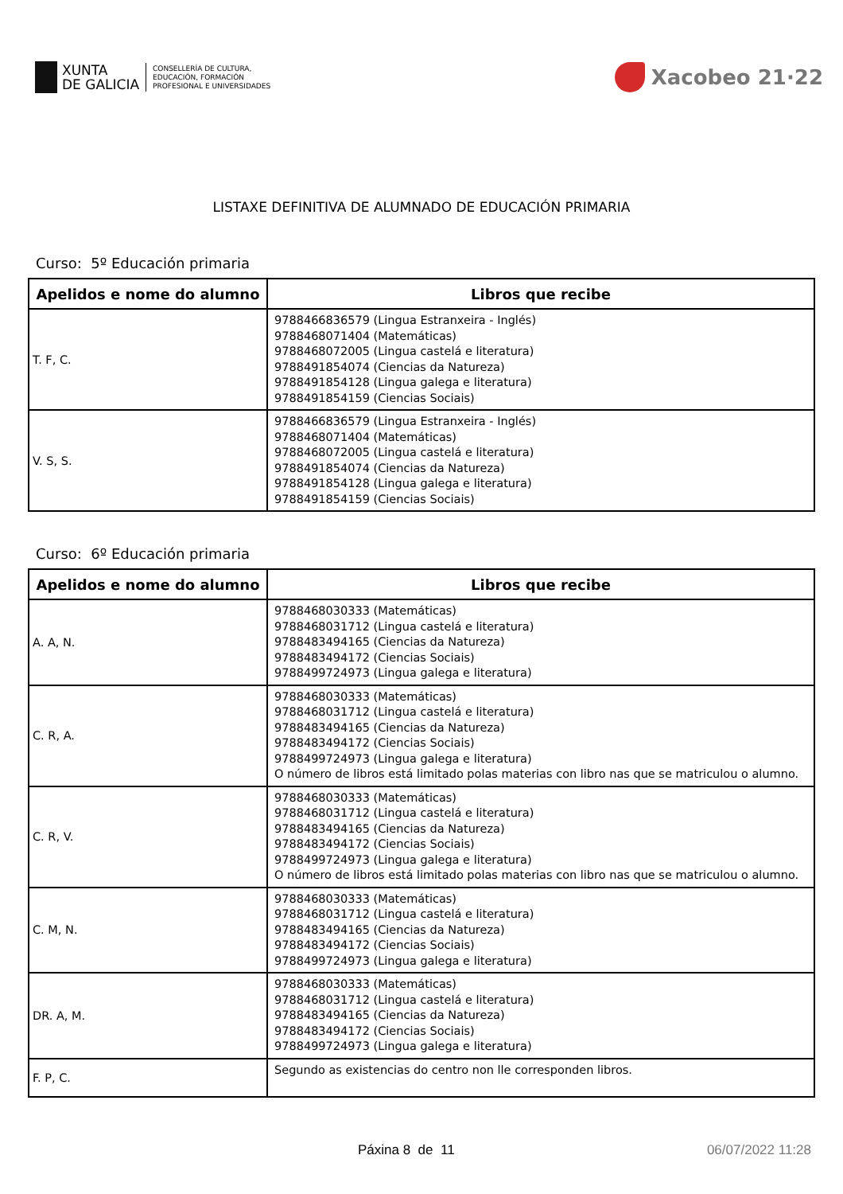XUNTA
DE GALICIA
CONSELLERÍA DE CULTURA,
EDUCACIÓN, FORMACIÓN
PROFESIONAL E UNIVERSIDADES
Xacobeo 21·22
LISTAXE DEFINITIVA DE ALUMNADO DE EDUCACIÓN PRIMARIA
Curso: 5º Educación primaria
| Apelidos e nome do alumno | Libros que recibe |
| --- | --- |
| T. F, C. | 9788466836579 (Lingua Estranxeira - Inglés) 9788468071404 (Matemáticas) 9788468072005 (Lingua castelá e literatura) 9788491854074 (Ciencias da Natureza) 9788491854128 (Lingua galega e literatura) 9788491854159 (Ciencias Sociais) |
| V. S, S. | 9788466836579 (Lingua Estranxeira - Inglés) 9788468071404 (Matemáticas) 9788468072005 (Lingua castelá e literatura) 9788491854074 (Ciencias da Natureza) 9788491854128 (Lingua galega e literatura) 9788491854159 (Ciencias Sociais) |
Curso: 6º Educación primaria
| Apelidos e nome do alumno | Libros que recibe |
| --- | --- |
| A. A, N. | 9788468030333 (Matemáticas) 9788468031712 (Lingua castelá e literatura) 9788483494165 (Ciencias da Natureza) 9788483494172 (Ciencias Sociais) 9788499724973 (Lingua galega e literatura) |
| C. R, A. | 9788468030333 (Matemáticas) 9788468031712 (Lingua castelá e literatura) 9788483494165 (Ciencias da Natureza) 9788483494172 (Ciencias Sociais) 9788499724973 (Lingua galega e literatura) O número de libros está limitado polas materias con libro nas que se matriculou o alumno. |
| C. R, V. | 9788468030333 (Matemáticas) 9788468031712 (Lingua castelá e literatura) 9788483494165 (Ciencias da Natureza) 9788483494172 (Ciencias Sociais) 9788499724973 (Lingua galega e literatura) O número de libros está limitado polas materias con libro nas que se matriculou o alumno. |
| C. M, N. | 9788468030333 (Matemáticas) 9788468031712 (Lingua castelá e literatura) 9788483494165 (Ciencias da Natureza) 9788483494172 (Ciencias Sociais) 9788499724973 (Lingua galega e literatura) |
| DR. A, M. | 9788468030333 (Matemáticas) 9788468031712 (Lingua castelá e literatura) 9788483494165 (Ciencias da Natureza) 9788483494172 (Ciencias Sociais) 9788499724973 (Lingua galega e literatura) |
| F. P, C. | Segundo as existencias do centro non lle corresponden libros. |
Páxina 8 de 11 06/07/2022 11:28